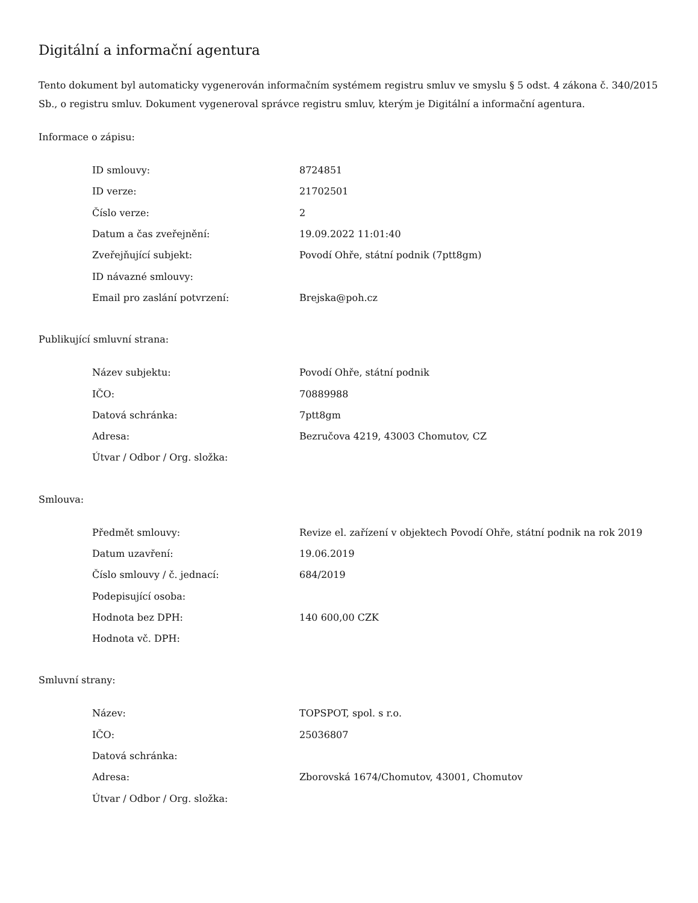Digitální a informační agentura
Tento dokument byl automaticky vygenerován informačním systémem registru smluv ve smyslu § 5 odst. 4 zákona č. 340/2015 Sb., o registru smluv. Dokument vygeneroval správce registru smluv, kterým je Digitální a informační agentura.
Informace o zápisu:
| ID smlouvy: | 8724851 |
| ID verze: | 21702501 |
| Číslo verze: | 2 |
| Datum a čas zveřejnění: | 19.09.2022 11:01:40 |
| Zveřejňující subjekt: | Povodí Ohře, státní podnik (7ptt8gm) |
| ID návazné smlouvy: | |
| Email pro zaslání potvrzení: | Brejska@poh.cz |
Publikující smluvní strana:
| Název subjektu: | Povodí Ohře, státní podnik |
| IČO: | 70889988 |
| Datová schránka: | 7ptt8gm |
| Adresa: | Bezručova 4219, 43003 Chomutov, CZ |
| Útvar / Odbor / Org. složka: | |
Smlouva:
| Předmět smlouvy: | Revize el. zařízení v objektech Povodí Ohře, státní podnik na rok 2019 |
| Datum uzavření: | 19.06.2019 |
| Číslo smlouvy / č. jednací: | 684/2019 |
| Podepisující osoba: | |
| Hodnota bez DPH: | 140 600,00 CZK |
| Hodnota vč. DPH: | |
Smluvní strany:
| Název: | TOPSPOT, spol. s r.o. |
| IČO: | 25036807 |
| Datová schránka: | |
| Adresa: | Zborovská 1674/Chomutov, 43001, Chomutov |
| Útvar / Odbor / Org. složka: | |